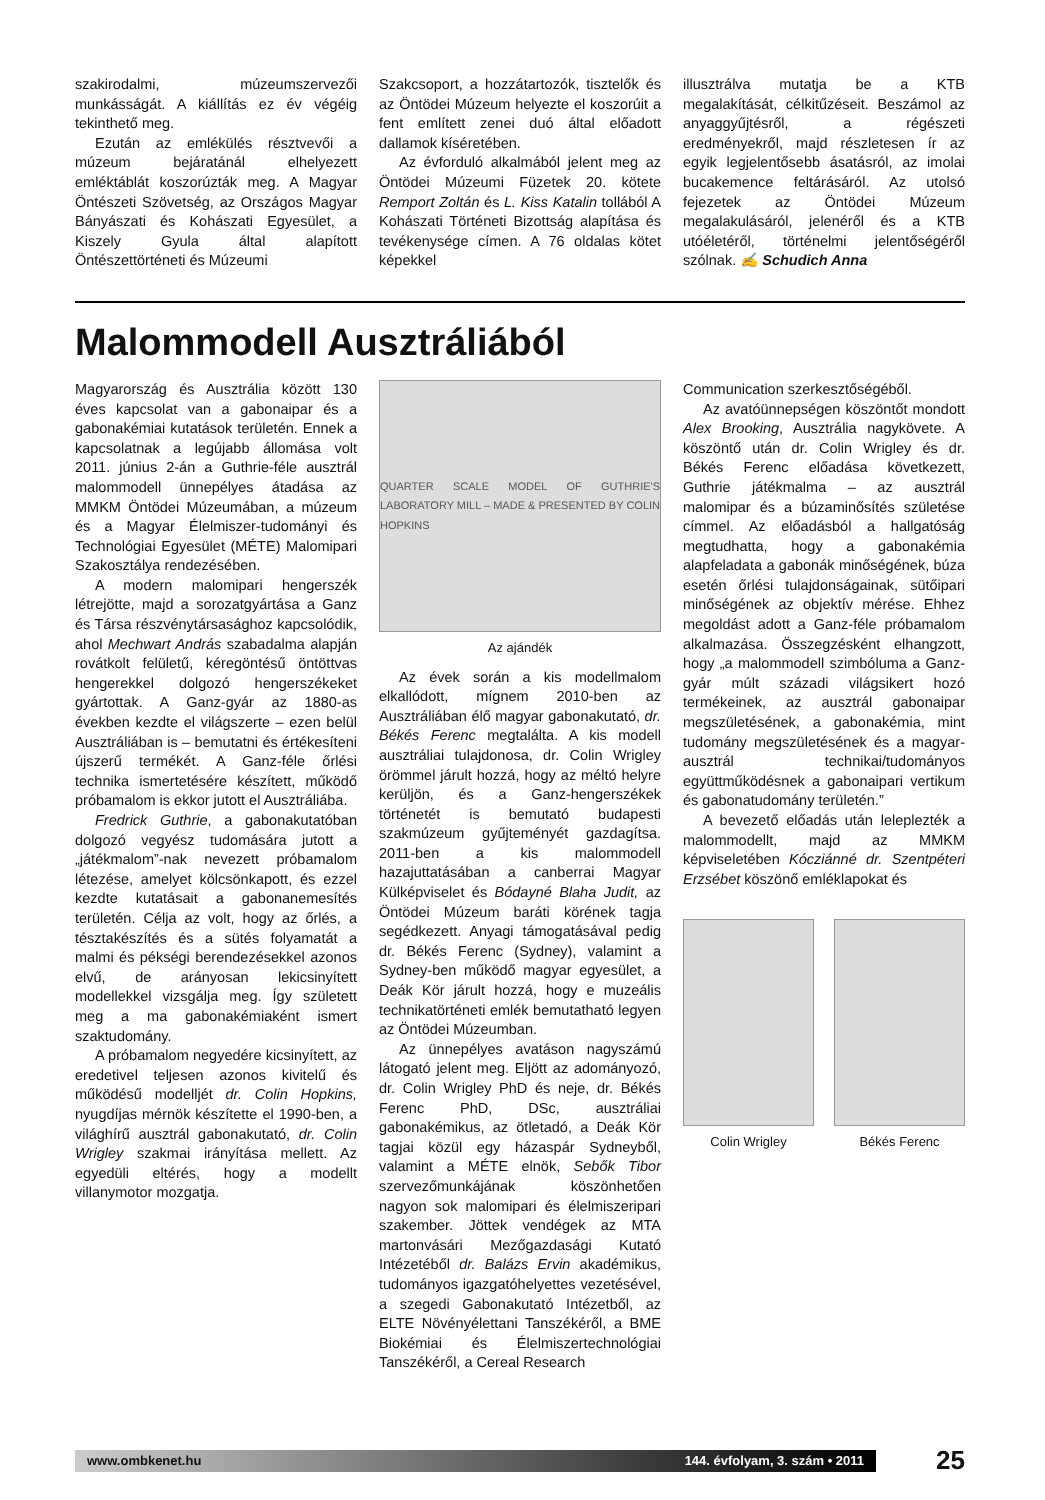szakirodalmi, múzeumszervezői munkásságát. A kiállítás ez év végéig tekinthető meg.
Ezután az emlékülés résztvevői a múzeum bejáratánál elhelyezett emléktáblát koszorúzták meg. A Magyar Öntészeti Szövetség, az Országos Magyar Bányászati és Kohászati Egyesület, a Kiszely Gyula által alapított Öntészettörténeti és Múzeumi
Szakcsoport, a hozzátartozók, tisztelők és az Öntödei Múzeum helyezte el koszorúit a fent említett zenei duó által előadott dallamok kíséretében.
Az évforduló alkalmából jelent meg az Öntödei Múzeumi Füzetek 20. kötete Remport Zoltán és L. Kiss Katalin tollából A Kohászati Történeti Bizottság alapítása és tevékenysége címen. A 76 oldalas kötet képekkel
illusztrálva mutatja be a KTB megalakítását, célkitűzéseit. Beszámol az anyaggyűjtésről, a régészeti eredményekről, majd részletesen ír az egyik legjelentősebb ásatásról, az imolai bucakemence feltárásáról. Az utolsó fejezetek az Öntödei Múzeum megalakulásáról, jelenéről és a KTB utóéletéről, történelmi jelentőségéről szólnak. ✍ Schudich Anna
Malommodell Ausztráliából
Magyarország és Ausztrália között 130 éves kapcsolat van a gabonaipar és a gabonakémiai kutatások területén. Ennek a kapcsolatnak a legújabb állomása volt 2011. június 2-án a Guthrie-féle ausztrál malommodell ünnepélyes átadása az MMKM Öntödei Múzeumában, a múzeum és a Magyar Élelmiszer-tudományi és Technológiai Egyesület (MÉTE) Malomipari Szakosztálya rendezésében.
A modern malomipari hengerszék létrejötte, majd a sorozatgyártása a Ganz és Társa részvénytársasághoz kapcsolódik, ahol Mechwart András szabadalma alapján rovátkolt felületű, kéregöntésű öntöttvas hengerekkel dolgozó hengerszékeket gyártottak. A Ganz-gyár az 1880-as években kezdte el világszerte – ezen belül Ausztráliában is – bemutatni és értékesíteni újszerű termékét. A Ganz-féle őrlési technika ismertetésére készített, működő próbamalom is ekkor jutott el Ausztráliába.
Fredrick Guthrie, a gabonakutatóban dolgozó vegyész tudomására jutott a „játékmalom”-nak nevezett próbamalom létezése, amelyet kölcsönkapott, és ezzel kezdte kutatásait a gabonanemesítés területén. Célja az volt, hogy az őrlés, a tésztakészítés és a sütés folyamatát a malmi és pékségi berendezésekkel azonos elvű, de arányosan lekicsinyített modellekkel vizsgálja meg. Így született meg a ma gabonakémiaként ismert szaktudomány.
A próbamalom negyedére kicsinyített, az eredetivel teljesen azonos kivitelű és működésű modelljét dr. Colin Hopkins, nyugdíjas mérnök készítette el 1990-ben, a világhírű ausztrál gabonakutató, dr. Colin Wrigley szakmai irányítása mellett. Az egyedüli eltérés, hogy a modellt villanymotor mozgatja.
QUARTER SCALE MODEL OF GUTHRIE'S LABORATORY MILL – MADE & PRESENTED BY COLIN HOPKINS
Az ajándék
Az évek során a kis modellmalom elkallódott, mígnem 2010-ben az Ausztráliában élő magyar gabonakutató, dr. Békés Ferenc megtalálta. A kis modell ausztráliai tulajdonosa, dr. Colin Wrigley örömmel járult hozzá, hogy az méltó helyre kerüljön, és a Ganz-hengerszékek történetét is bemutató budapesti szakmúzeum gyűjteményét gazdagítsa. 2011-ben a kis malommodell hazajuttatásában a canberrai Magyar Külképviselet és Bódayné Blaha Judit, az Öntödei Múzeum baráti körének tagja segédkezett. Anyagi támogatásával pedig dr. Békés Ferenc (Sydney), valamint a Sydney-ben működő magyar egyesület, a Deák Kör járult hozzá, hogy e muzeális technikatörténeti emlék bemutatható legyen az Öntödei Múzeumban.
Az ünnepélyes avatáson nagyszámú látogató jelent meg. Eljött az adományozó, dr. Colin Wrigley PhD és neje, dr. Békés Ferenc PhD, DSc, ausztráliai gabonakémikus, az ötletadó, a Deák Kör tagjai közül egy házaspár Sydneyből, valamint a MÉTE elnök, Sebők Tibor szervezőmunkájának köszönhetően nagyon sok malomipari és élelmiszeripari szakember. Jöttek vendégek az MTA martonvásári Mezőgazdasági Kutató Intézetéből dr. Balázs Ervin akadémikus, tudományos igazgatóhelyettes vezetésével, a szegedi Gabonakutató Intézetből, az ELTE Növényélettani Tanszékéről, a BME Biokémiai és Élelmiszertechnológiai Tanszékéről, a Cereal Research
Communication szerkesztőségéből.
Az avatóünnepségen köszöntőt mondott Alex Brooking, Ausztrália nagykövete. A köszöntő után dr. Colin Wrigley és dr. Békés Ferenc előadása következett, Guthrie játékmalma – az ausztrál malomipar és a búzaminősítés születése címmel. Az előadásból a hallgatóság megtudhatta, hogy a gabonakémia alapfeladata a gabonák minőségének, búza esetén őrlési tulajdonságainak, sütőipari minőségének az objektív mérése. Ehhez megoldást adott a Ganz-féle próbamalom alkalmazása. Összegzésként elhangzott, hogy „a malommodell szimbóluma a Ganz-gyár múlt századi világsikert hozó termékeinek, az ausztrál gabonaipar megszületésének, a gabonakémia, mint tudomány megszületésének és a magyar-ausztrál technikai/tudományos együttműködésnek a gabonaipari vertikum és gabonatudomány területén.”
A bevezető előadás után leleplezték a malommodellt, majd az MMKM képviseletében Kócziánné dr. Szentpéteri Erzsébet köszönő emléklapokat és
Colin Wrigley Békés Ferenc
www.ombkenet.hu 144. évfolyam, 3. szám • 2011
25